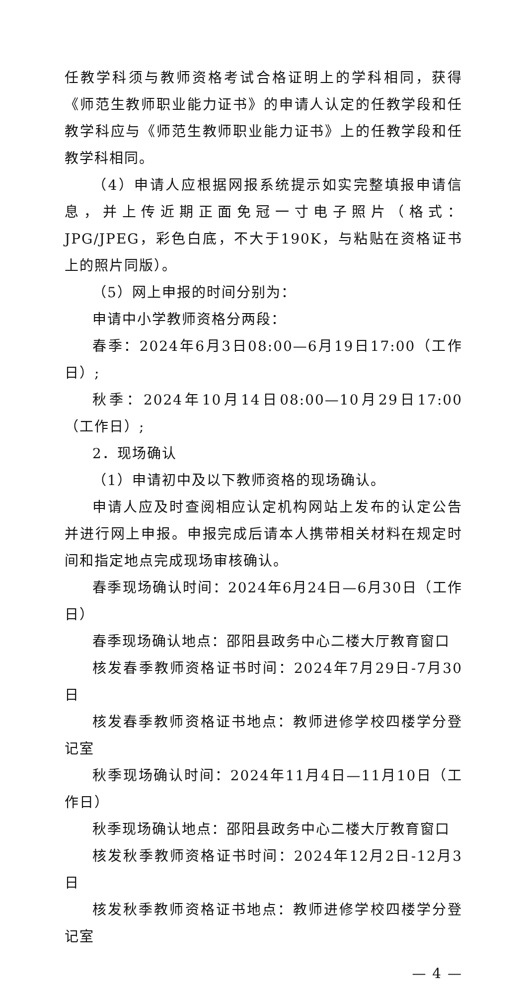任教学科须与教师资格考试合格证明上的学科相同，获得《师范生教师职业能力证书》的申请人认定的任教学段和任教学科应与《师范生教师职业能力证书》上的任教学段和任教学科相同。
（4）申请人应根据网报系统提示如实完整填报申请信息，并上传近期正面免冠一寸电子照片（格式：JPG/JPEG，彩色白底，不大于190K，与粘贴在资格证书上的照片同版）。
（5）网上申报的时间分别为：
申请中小学教师资格分两段：
春季：2024年6月3日08:00—6月19日17:00（工作日）;
秋季：2024年10月14日08:00—10月29日17:00（工作日）;
2．现场确认
（1）申请初中及以下教师资格的现场确认。
申请人应及时查阅相应认定机构网站上发布的认定公告并进行网上申报。申报完成后请本人携带相关材料在规定时间和指定地点完成现场审核确认。
春季现场确认时间：2024年6月24日—6月30日（工作日）
春季现场确认地点：邵阳县政务中心二楼大厅教育窗口
核发春季教师资格证书时间：2024年7月29日-7月30日
核发春季教师资格证书地点：教师进修学校四楼学分登记室
秋季现场确认时间：2024年11月4日—11月10日（工作日）
秋季现场确认地点：邵阳县政务中心二楼大厅教育窗口
核发秋季教师资格证书时间：2024年12月2日-12月3日
核发秋季教师资格证书地点：教师进修学校四楼学分登记室
— 4 —